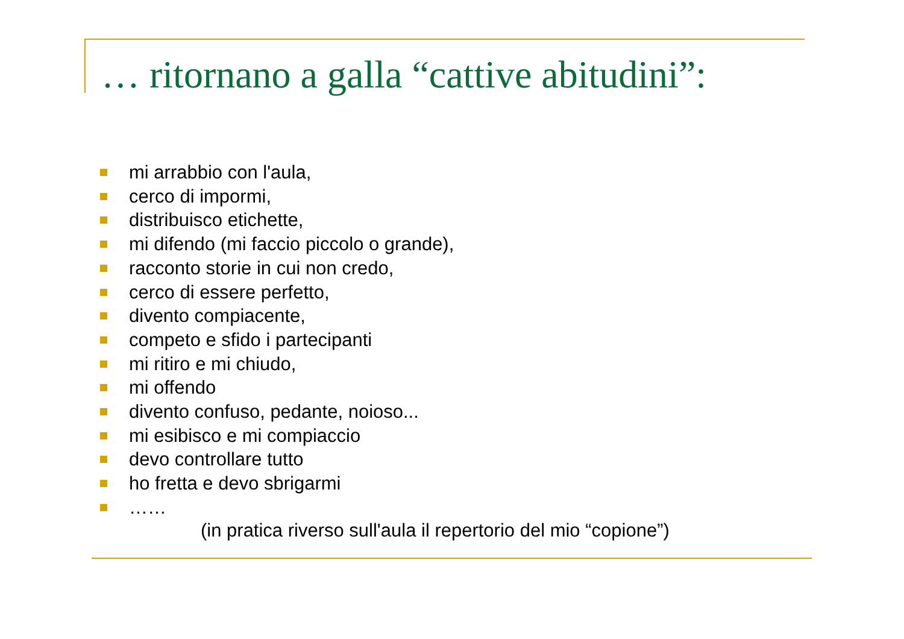… ritornano a galla “cattive abitudini”:
mi arrabbio con l'aula,
cerco di impormi,
distribuisco etichette,
mi difendo (mi faccio piccolo o grande),
racconto storie in cui non credo,
cerco di essere perfetto,
divento compiacente,
competo e sfido i partecipanti
mi ritiro e mi chiudo,
mi offendo
divento confuso, pedante, noioso...
mi esibisco e mi compiaccio
devo controllare tutto
ho fretta e devo sbrigarmi
……
(in pratica riverso sull'aula il repertorio del mio “copione”)